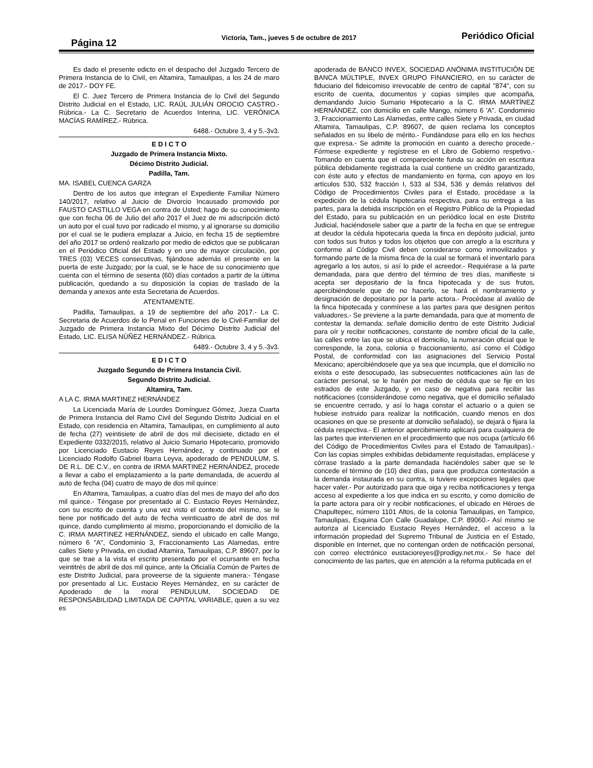Página 12
Victoria, Tam., jueves 5 de octubre de 2017
Periódico Oficial
Es dado el presente edicto en el despacho del Juzgado Tercero de Primera Instancia de lo Civil, en Altamira, Tamaulipas, a los 24 de maro de 2017.- DOY FE.
El C. Juez Tercero de Primera Instancia de lo Civil del Segundo Distrito Judicial en el Estado, LIC. RAÚL JULIÁN OROCIO CASTRO.- Rúbrica.- La C. Secretario de Acuerdos Interina, LIC. VERÓNICA MACÍAS RAMÍREZ.- Rúbrica.
6488.- Octubre 3, 4 y 5.-3v3.
E D I C T O
Juzgado de Primera Instancia Mixto.
Décimo Distrito Judicial.
Padilla, Tam.
MA. ISABEL CUENCA GARZA
Dentro de los autos que integran el Expediente Familiar Número 140/2017, relativo al Juicio de Divorcio Incausado promovido por FAUSTO CASTILLO VEGA en contra de Usted; hago de su conocimiento que con fecha 06 de Julio del año 2017 el Juez de mi adscripción dictó un auto por el cual tuvo por radicado el mismo, y al ignorarse su domicilio por el cual se le pudiera emplazar a Juicio, en fecha 15 de septiembre del año 2017 se ordenó realizarlo por medio de edictos que se publicaran en el Periódico Oficial del Estado y en uno de mayor circulación, por TRES (03) VECES consecutivas, fijándose además el presente en la puerta de este Juzgado; por la cual, se le hace de su conocimiento que cuenta con el término de sesenta (60) días contados a partir de la última publicación, quedando a su disposición la copias de traslado de la demanda y anexos ante esta Secretaria de Acuerdos.
ATENTAMENTE.
Padilla, Tamaulipas, a 19 de septiembre del año 2017.- La C. Secretaria de Acuerdos de lo Penal en Funciones de lo Civil-Familiar del Juzgado de Primera Instancia Mixto del Décimo Distrito Judicial del Estado, LIC. ELISA NÚÑEZ HERNÁNDEZ.- Rúbrica.
6489.- Octubre 3, 4 y 5.-3v3.
E D I C T O
Juzgado Segundo de Primera Instancia Civil.
Segundo Distrito Judicial.
Altamira, Tam.
A LA C. IRMA MARTINEZ HERNÁNDEZ
La Licenciada María de Lourdes Domínguez Gómez, Jueza Cuarta de Primera Instancia del Ramo Civil del Segundo Distrito Judicial en el Estado, con residencia en Altamira, Tamaulipas, en cumplimiento al auto de fecha (27) veintisiete de abril de dos mil diecisiete, dictado en el Expediente 0332/2015, relativo al Juicio Sumario Hipotecario, promovido por Licenciado Eustacio Reyes Hernández, y continuado por el Licenciado Rodolfo Gabriel Ibarra Leyva, apoderado de PENDULUM, S. DE R.L. DE C.V., en contra de IRMA MARTINEZ HERNÁNDEZ, procede a llevar a cabo el emplazamiento a la parte demandada, de acuerdo al auto de fecha (04) cuatro de mayo de dos mil quince:
En Altamira, Tamaulipas, a cuatro días del mes de mayo del año dos mil quince.- Téngase por presentado al C. Eustacio Reyes Hernández, con su escrito de cuenta y una vez visto el contexto del mismo, se le tiene por notificado del auto de fecha veinticuatro de abril de dos mil quince, dando cumplimiento al mismo, proporcionando el domicilio de la C. IRMA MARTINEZ HERNÁNDEZ, siendo el ubicado en calle Mango, número 6 "A", Condominio 3, Fraccionamiento Las Alamedas, entre calles Siete y Privada, en ciudad Altamira, Tamaulipas, C.P. 89607, por lo que se trae a la vista el escrito presentado por el ocursante en fecha veintitrés de abril de dos mil quince, ante la Oficialía Común de Partes de este Distrito Judicial, para proveerse de la siguiente manera:- Téngase por presentado al Lic. Eustacio Reyes Hernández, en su carácter de Apoderado de la moral PENDULUM, SOCIEDAD DE RESPONSABILIDAD LIMITADA DE CAPITAL VARIABLE, quien a su vez es
apoderada de BANCO INVEX, SOCIEDAD ANÓNIMA INSTITUCIÓN DE BANCA MÚLTIPLE, INVEX GRUPO FINANCIERO, en su carácter de fiduciario del fideicomiso irrevocable de centro de capital "874", con su escrito de cuenta, documentos y copias simples que acompaña, demandando Juicio Sumario Hipotecario a la C. IRMA MARTÍNEZ HERNÁNDEZ, con domicilio en calle Mango, número 6 'A". Condominio 3, Fraccionamiento Las Alamedas, entre calles Siete y Privada, en ciudad Altamira, Tamaulipas, C.P. 89607, de quien reclama los conceptos señalados en su libelo de mérito.- Fundándose para ello en los hechos que expresa.- Se admite la promoción en cuanto a derecho procede.- Fórmese expediente y regístrese en el Libro de Gobierno respetivo.- Tomando en cuenta que el compareciente funda su acción en escritura pública debidamente registrada la cual contiene un crédito garantizado, con éste auto y efectos de mandamiento en forma, con apoyo en los artículos 530, 532 fracción I, 533 al 534, 536 y demás relativos del Código de Procedimientos Civiles para el Estado, procédase a la expedición de la cédula hipotecaria respectiva, para su entrega a las partes, para la debida inscripción en el Registro Público de la Propiedad del Estado, para su publicación en un periódico local en este Distrito Judicial, haciéndosele saber que a partir de la fecha en que se entregue at deudor la cédula hipotecaria queda la finca en depósito judicial, junto con todos sus frutos y todos los objetos que con arreglo a la escritura y conforme al Código Civil deben considerarse como inmovilizados y formando parte de la misma finca de la cual se formará el inventarlo para agregarlo a los autos, si así lo pide el acreedor.- Requiérase a la parte demandada, para que dentro del término de tres días, manifieste si acepta ser depositario de la finca hipotecada y de sus frutos, apercibiéndosele que de no hacerlo, se hará el nombramiento y designación de depositario por la parte actora.- Procédase al avalúo de la finca hipotecada y conmínese a las partes para que designen peritos valuadores.- Se previene a la parte demandada, para que at momento de contestar la demanda: señale domicilio dentro de este Distrito Judicial para oír y recibir notificaciones, constante de nombre oficial de la calle, las calles entre las que se ubica el domicilio, la numeración oficial que le corresponde, la zona, colonia o fraccionamiento, así como el Código Postal, de conformidad con las asignaciones del Servicio Postal Mexicano; apercibiéndosele que ya sea que incumpla, que el domicilio no exista o este desocupado, las subsecuentes notificaciones aún las de carácter personal, se le harén por medio de cédula que se fije en los estrados de este Juzgado, y en caso de negativa para recibir las notificaciones (considerándose como negativa, que el domicilio señalado se encuentre cerrado, y así lo haga constar el actuario o a quien se hubiese instruido para realizar la notificación, cuando menos en dos ocasiones en que se presente at domicilio señalado), se dejará o fijara la cédula respectiva.- El anterior apercibimiento aplicará para cualquiera de las partes que intervienen en el procedimiento que nos ocupa (artículo 66 del Código de Procedimientos Civiles para el Estado de Tamaulipas).- Con las copias simples exhibidas debidamente requisitadas, emplácese y córrase traslado a la parte demandada haciéndoles saber que se le concede el término de (10) diez días, para que produzca contestación a la demanda instaurada en su contra, si tuviere excepciones legales que hacer valer.- Por autorizado para que oiga y reciba notificaciones y tenga acceso al expediente a los que indica en su escrito, y como domicilio de la parte actora para oír y recibir notificaciones, el ubicado en Héroes de Chapultepec, número 1101 Altos, de la colonia Tamaulipas, en Tampico, Tamaulipas, Esquina Con Calle Guadalupe, C.P. 89060.- Así mismo se autoriza al Licenciado Eustacio Reyes Hernández, el acceso a la información propiedad del Supremo Tribunal de Justicia en el Estado, disponible en Internet, que no contengan orden de notificación personal, con correo electrónico eustacioreyes@prodigy.net.mx.- Se hace del conocimiento de las partes, que en atención a la reforma publicada en el